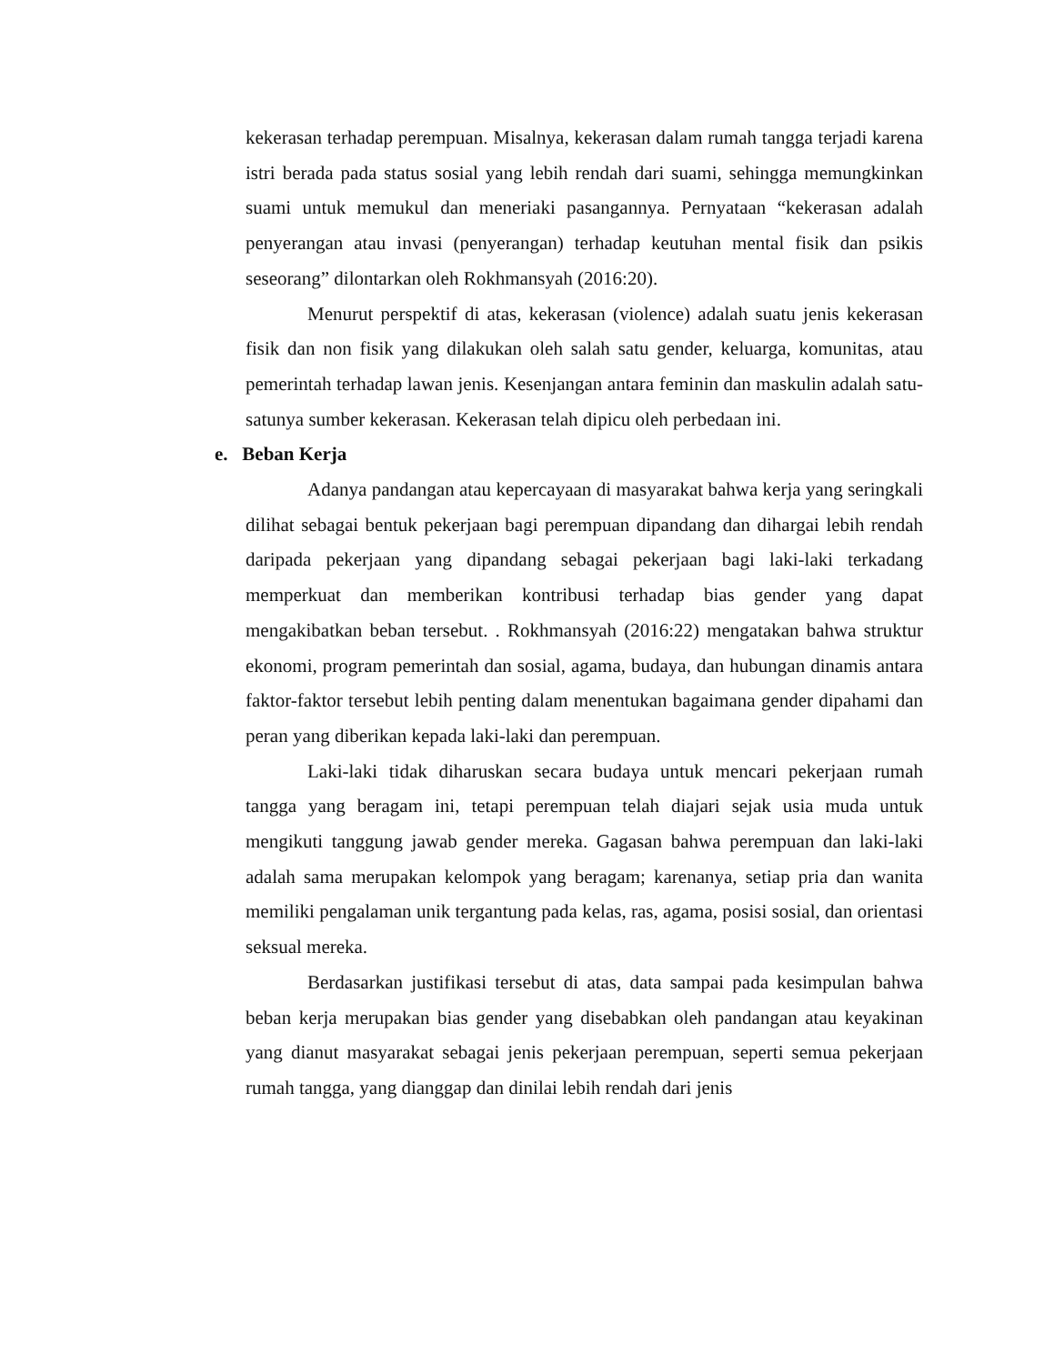kekerasan terhadap perempuan. Misalnya, kekerasan dalam rumah tangga terjadi karena istri berada pada status sosial yang lebih rendah dari suami, sehingga memungkinkan suami untuk memukul dan meneriaki pasangannya. Pernyataan “kekerasan adalah penyerangan atau invasi (penyerangan) terhadap keutuhan mental fisik dan psikis seseorang” dilontarkan oleh Rokhmansyah (2016:20).
Menurut perspektif di atas, kekerasan (violence) adalah suatu jenis kekerasan fisik dan non fisik yang dilakukan oleh salah satu gender, keluarga, komunitas, atau pemerintah terhadap lawan jenis. Kesenjangan antara feminin dan maskulin adalah satu-satunya sumber kekerasan. Kekerasan telah dipicu oleh perbedaan ini.
e. Beban Kerja
Adanya pandangan atau kepercayaan di masyarakat bahwa kerja yang seringkali dilihat sebagai bentuk pekerjaan bagi perempuan dipandang dan dihargai lebih rendah daripada pekerjaan yang dipandang sebagai pekerjaan bagi laki-laki terkadang memperkuat dan memberikan kontribusi terhadap bias gender yang dapat mengakibatkan beban tersebut. . Rokhmansyah (2016:22) mengatakan bahwa struktur ekonomi, program pemerintah dan sosial, agama, budaya, dan hubungan dinamis antara faktor-faktor tersebut lebih penting dalam menentukan bagaimana gender dipahami dan peran yang diberikan kepada laki-laki dan perempuan.
Laki-laki tidak diharuskan secara budaya untuk mencari pekerjaan rumah tangga yang beragam ini, tetapi perempuan telah diajari sejak usia muda untuk mengikuti tanggung jawab gender mereka. Gagasan bahwa perempuan dan laki-laki adalah sama merupakan kelompok yang beragam; karenanya, setiap pria dan wanita memiliki pengalaman unik tergantung pada kelas, ras, agama, posisi sosial, dan orientasi seksual mereka.
Berdasarkan justifikasi tersebut di atas, data sampai pada kesimpulan bahwa beban kerja merupakan bias gender yang disebabkan oleh pandangan atau keyakinan yang dianut masyarakat sebagai jenis pekerjaan perempuan, seperti semua pekerjaan rumah tangga, yang dianggap dan dinilai lebih rendah dari jenis